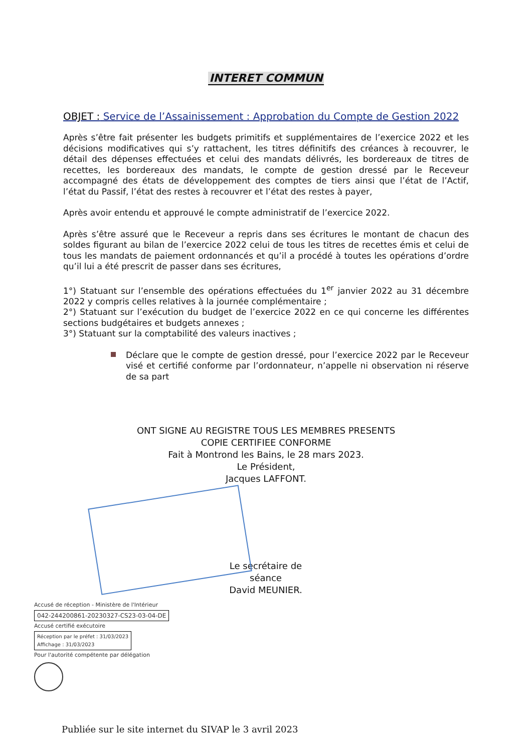INTERET COMMUN
OBJET : Service de l’Assainissement : Approbation du Compte de Gestion 2022
Après s’être fait présenter les budgets primitifs et supplémentaires de l’exercice 2022 et les décisions modificatives qui s’y rattachent, les titres définitifs des créances à recouvrer, le détail des dépenses effectuées et celui des mandats délivrés, les bordereaux de titres de recettes, les bordereaux des mandats, le compte de gestion dressé par le Receveur accompagné des états de développement des comptes de tiers ainsi que l’état de l’Actif, l’état du Passif, l’état des restes à recouvrer et l’état des restes à payer,
Après avoir entendu et approuvé le compte administratif de l’exercice 2022.
Après s’être assuré que le Receveur a repris dans ses écritures le montant de chacun des soldes figurant au bilan de l’exercice 2022 celui de tous les titres de recettes émis et celui de tous les mandats de paiement ordonnancés et qu’il a procédé à toutes les opérations d’ordre qu’il lui a été prescrit de passer dans ses écritures,
1°) Statuant sur l’ensemble des opérations effectuées du 1<sup>er</sup> janvier 2022 au 31 décembre 2022 y compris celles relatives à la journée complémentaire ;
2°) Statuant sur l’exécution du budget de l’exercice 2022 en ce qui concerne les différentes sections budgétaires et budgets annexes ;
3°) Statuant sur la comptabilité des valeurs inactives ;
Déclare que le compte de gestion dressé, pour l’exercice 2022 par le Receveur visé et certifié conforme par l’ordonnateur, n’appelle ni observation ni réserve de sa part
ONT SIGNE AU REGISTRE TOUS LES MEMBRES PRESENTS
COPIE CERTIFIEE CONFORME
Fait à Montrond les Bains, le 28 mars 2023.
Le Président,
Jacques LAFFONT.
Le secrétaire de séance
David MEUNIER.
Accusé de réception - Ministère de l'Intérieur
042-244200861-20230327-CS23-03-04-DE
Accusé certifié exécutoire
Réception par le préfet : 31/03/2023
Affichage : 31/03/2023
Pour l'autorité compétente par délégation
Publiée sur le site internet du SIVAP le 3 avril 2023